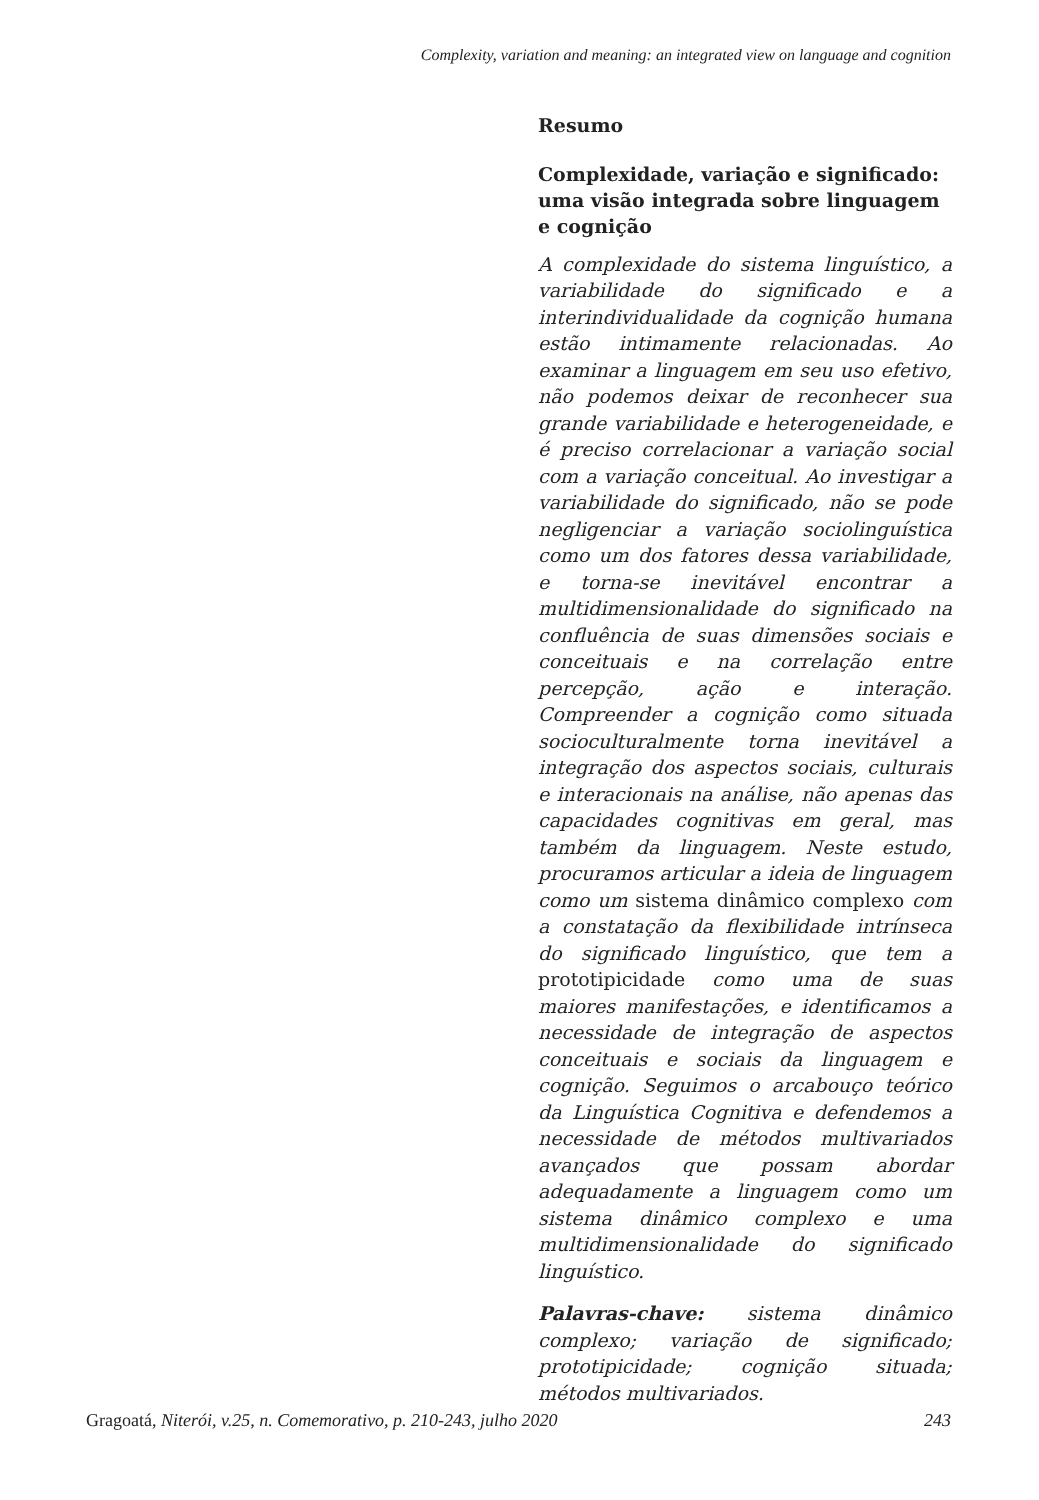Complexity, variation and meaning: an integrated view on language and cognition
Resumo
Complexidade, variação e significado: uma visão integrada sobre linguagem e cognição
A complexidade do sistema linguístico, a variabilidade do significado e a interindividualidade da cognição humana estão intimamente relacionadas. Ao examinar a linguagem em seu uso efetivo, não podemos deixar de reconhecer sua grande variabilidade e heterogeneidade, e é preciso correlacionar a variação social com a variação conceitual. Ao investigar a variabilidade do significado, não se pode negligenciar a variação sociolinguística como um dos fatores dessa variabilidade, e torna-se inevitável encontrar a multidimensionalidade do significado na confluência de suas dimensões sociais e conceituais e na correlação entre percepção, ação e interação. Compreender a cognição como situada socioculturalmente torna inevitável a integração dos aspectos sociais, culturais e interacionais na análise, não apenas das capacidades cognitivas em geral, mas também da linguagem. Neste estudo, procuramos articular a ideia de linguagem como um sistema dinâmico complexo com a constatação da flexibilidade intrínseca do significado linguístico, que tem a prototipicidade como uma de suas maiores manifestações, e identificamos a necessidade de integração de aspectos conceituais e sociais da linguagem e cognição. Seguimos o arcabouço teórico da Linguística Cognitiva e defendemos a necessidade de métodos multivariados avançados que possam abordar adequadamente a linguagem como um sistema dinâmico complexo e uma multidimensionalidade do significado linguístico.
Palavras-chave: sistema dinâmico complexo; variação de significado; prototipicidade; cognição situada; métodos multivariados.
Gragoatá, Niterói, v.25, n. Comemorativo, p. 210-243, julho 2020 243